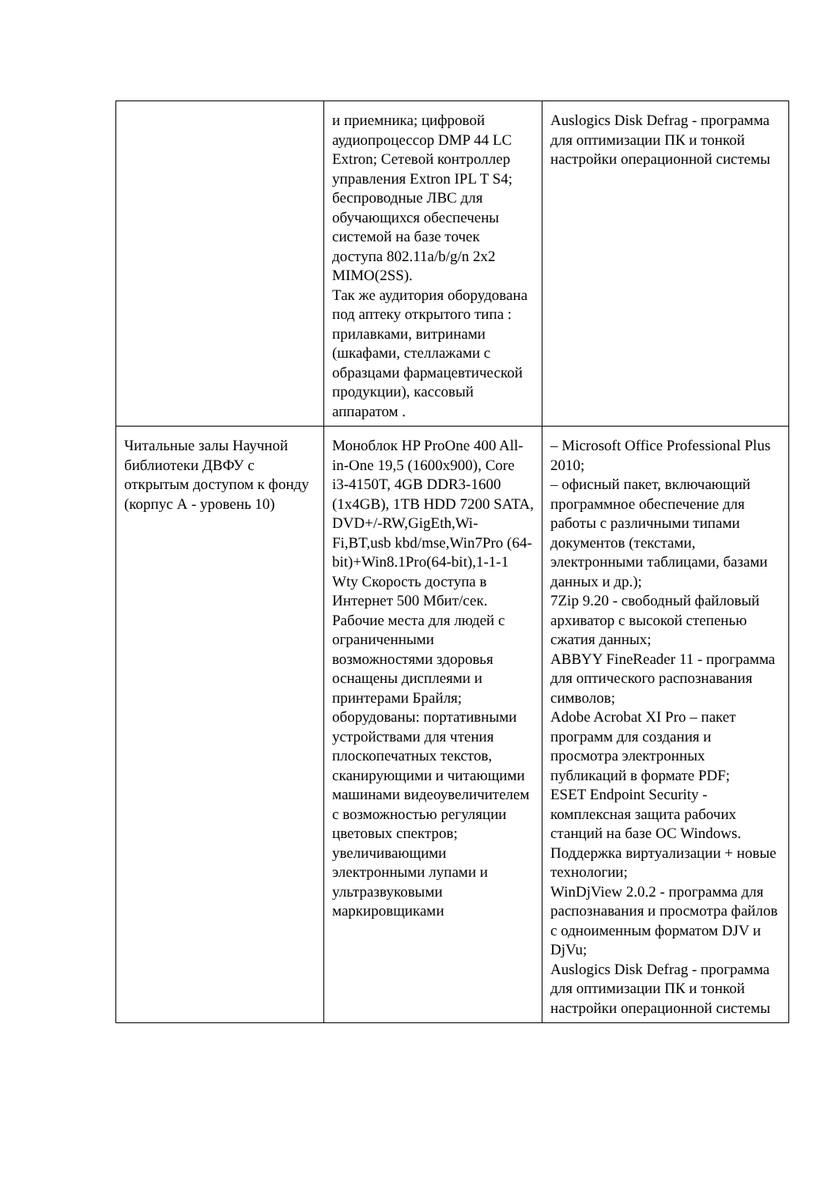| | и приемника; цифровой аудиопроцессор DMP 44 LC Extron; Сетевой контроллер управления Extron IPL T S4; беспроводные ЛВС для обучающихся обеспечены системой на базе точек доступа 802.11a/b/g/n 2x2 MIMO(2SS). Так же аудитория оборудована под аптеку открытого типа : прилавками, витринами (шкафами, стеллажами с образцами фармацевтической продукции), кассовый аппаратом . | Auslogics Disk Defrag - программа для оптимизации ПК и тонкой настройки операционной системы |
| Читальные залы Научной библиотеки ДВФУ с открытым доступом к фонду (корпус А - уровень 10) | Моноблок HP ProOne 400 All-in-One 19,5 (1600x900), Core i3-4150T, 4GB DDR3-1600 (1x4GB), 1TB HDD 7200 SATA, DVD+/-RW,GigEth,Wi-Fi,BT,usb kbd/mse,Win7Pro (64-bit)+Win8.1Pro(64-bit),1-1-1 Wty Скорость доступа в Интернет 500 Мбит/сек. Рабочие места для людей с ограниченными возможностями здоровья оснащены дисплеями и принтерами Брайля; оборудованы: портативными устройствами для чтения плоскопечатных текстов, сканирующими и читающими машинами видеоувеличителем с возможностью регуляции цветовых спектров; увеличивающими электронными лупами и ультразвуковыми маркировщиками | – Microsoft Office Professional Plus 2010; – офисный пакет, включающий программное обеспечение для работы с различными типами документов (текстами, электронными таблицами, базами данных и др.); 7Zip 9.20 - свободный файловый архиватор с высокой степенью сжатия данных; ABBYY FineReader 11 - программа для оптического распознавания символов; Adobe Acrobat XI Pro – пакет программ для создания и просмотра электронных публикаций в формате PDF; ESET Endpoint Security - комплексная защита рабочих станций на базе ОС Windows. Поддержка виртуализации + новые технологии; WinDjView 2.0.2 - программа для распознавания и просмотра файлов с одноименным форматом DJV и DjVu; Auslogics Disk Defrag - программа для оптимизации ПК и тонкой настройки операционной системы |